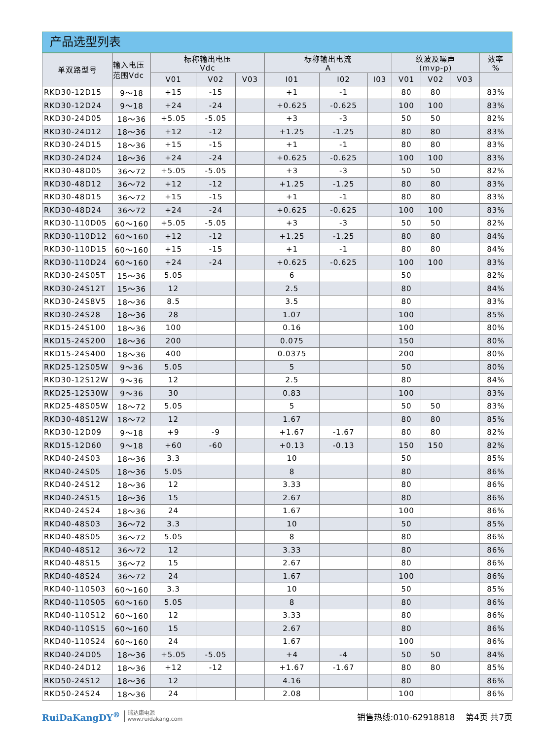产品选型列表
| 单双路型号 | 输入电压 范围Vdc | 标称输出电压 Vdc | | | 标称输出电流 A | | | 纹波及噪声 (mvp-p) | | | 效率 % |
| --- | --- | --- | --- | --- | --- | --- | --- | --- | --- | --- | --- |
| | | V01 | V02 | V03 | I01 | I02 | I03 | V01 | V02 | V03 | |
| RKD30-12D15 | 9～18 | +15 | -15 | | +1 | -1 | | 80 | 80 | | 83% |
| RKD30-12D24 | 9～18 | +24 | -24 | | +0.625 | -0.625 | | 100 | 100 | | 83% |
| RKD30-24D05 | 18～36 | +5.05 | -5.05 | | +3 | -3 | | 50 | 50 | | 82% |
| RKD30-24D12 | 18～36 | +12 | -12 | | +1.25 | -1.25 | | 80 | 80 | | 83% |
| RKD30-24D15 | 18～36 | +15 | -15 | | +1 | -1 | | 80 | 80 | | 83% |
| RKD30-24D24 | 18～36 | +24 | -24 | | +0.625 | -0.625 | | 100 | 100 | | 83% |
| RKD30-48D05 | 36～72 | +5.05 | -5.05 | | +3 | -3 | | 50 | 50 | | 82% |
| RKD30-48D12 | 36～72 | +12 | -12 | | +1.25 | -1.25 | | 80 | 80 | | 83% |
| RKD30-48D15 | 36～72 | +15 | -15 | | +1 | -1 | | 80 | 80 | | 83% |
| RKD30-48D24 | 36～72 | +24 | -24 | | +0.625 | -0.625 | | 100 | 100 | | 83% |
| RKD30-110D05 | 60～160 | +5.05 | -5.05 | | +3 | -3 | | 50 | 50 | | 82% |
| RKD30-110D12 | 60～160 | +12 | -12 | | +1.25 | -1.25 | | 80 | 80 | | 84% |
| RKD30-110D15 | 60～160 | +15 | -15 | | +1 | -1 | | 80 | 80 | | 84% |
| RKD30-110D24 | 60～160 | +24 | -24 | | +0.625 | -0.625 | | 100 | 100 | | 83% |
| RKD30-24S05T | 15～36 | 5.05 | | | 6 | | | 50 | | | 82% |
| RKD30-24S12T | 15～36 | 12 | | | 2.5 | | | 80 | | | 84% |
| RKD30-24S8V5 | 18～36 | 8.5 | | | 3.5 | | | 80 | | | 83% |
| RKD30-24S28 | 18～36 | 28 | | | 1.07 | | | 100 | | | 85% |
| RKD15-24S100 | 18～36 | 100 | | | 0.16 | | | 100 | | | 80% |
| RKD15-24S200 | 18～36 | 200 | | | 0.075 | | | 150 | | | 80% |
| RKD15-24S400 | 18～36 | 400 | | | 0.0375 | | | 200 | | | 80% |
| RKD25-12S05W | 9～36 | 5.05 | | | 5 | | | 50 | | | 80% |
| RKD30-12S12W | 9～36 | 12 | | | 2.5 | | | 80 | | | 84% |
| RKD25-12S30W | 9～36 | 30 | | | 0.83 | | | 100 | | | 83% |
| RKD25-48S05W | 18～72 | 5.05 | | | 5 | | | 50 | 50 | | 83% |
| RKD30-48S12W | 18～72 | 12 | | | 1.67 | | | 80 | 80 | | 85% |
| RKD30-12D09 | 9～18 | +9 | -9 | | +1.67 | -1.67 | | 80 | 80 | | 82% |
| RKD15-12D60 | 9～18 | +60 | -60 | | +0.13 | -0.13 | | 150 | 150 | | 82% |
| RKD40-24S03 | 18～36 | 3.3 | | | 10 | | | 50 | | | 85% |
| RKD40-24S05 | 18～36 | 5.05 | | | 8 | | | 80 | | | 86% |
| RKD40-24S12 | 18～36 | 12 | | | 3.33 | | | 80 | | | 86% |
| RKD40-24S15 | 18～36 | 15 | | | 2.67 | | | 80 | | | 86% |
| RKD40-24S24 | 18～36 | 24 | | | 1.67 | | | 100 | | | 86% |
| RKD40-48S03 | 36～72 | 3.3 | | | 10 | | | 50 | | | 85% |
| RKD40-48S05 | 36～72 | 5.05 | | | 8 | | | 80 | | | 86% |
| RKD40-48S12 | 36～72 | 12 | | | 3.33 | | | 80 | | | 86% |
| RKD40-48S15 | 36～72 | 15 | | | 2.67 | | | 80 | | | 86% |
| RKD40-48S24 | 36～72 | 24 | | | 1.67 | | | 100 | | | 86% |
| RKD40-110S03 | 60～160 | 3.3 | | | 10 | | | 50 | | | 85% |
| RKD40-110S05 | 60～160 | 5.05 | | | 8 | | | 80 | | | 86% |
| RKD40-110S12 | 60～160 | 12 | | | 3.33 | | | 80 | | | 86% |
| RKD40-110S15 | 60～160 | 15 | | | 2.67 | | | 80 | | | 86% |
| RKD40-110S24 | 60～160 | 24 | | | 1.67 | | | 100 | | | 86% |
| RKD40-24D05 | 18～36 | +5.05 | -5.05 | | +4 | -4 | | 50 | 50 | | 84% |
| RKD40-24D12 | 18～36 | +12 | -12 | | +1.67 | -1.67 | | 80 | 80 | | 85% |
| RKD50-24S12 | 18～36 | 12 | | | 4.16 | | | 80 | | | 86% |
| RKD50-24S24 | 18～36 | 24 | | | 2.08 | | | 100 | | | 86% |
RuiDaKangDY<sup>®</sup> 瑞达康电源
www.ruidakang.com
销售热线:010-62918818 第4页 共7页